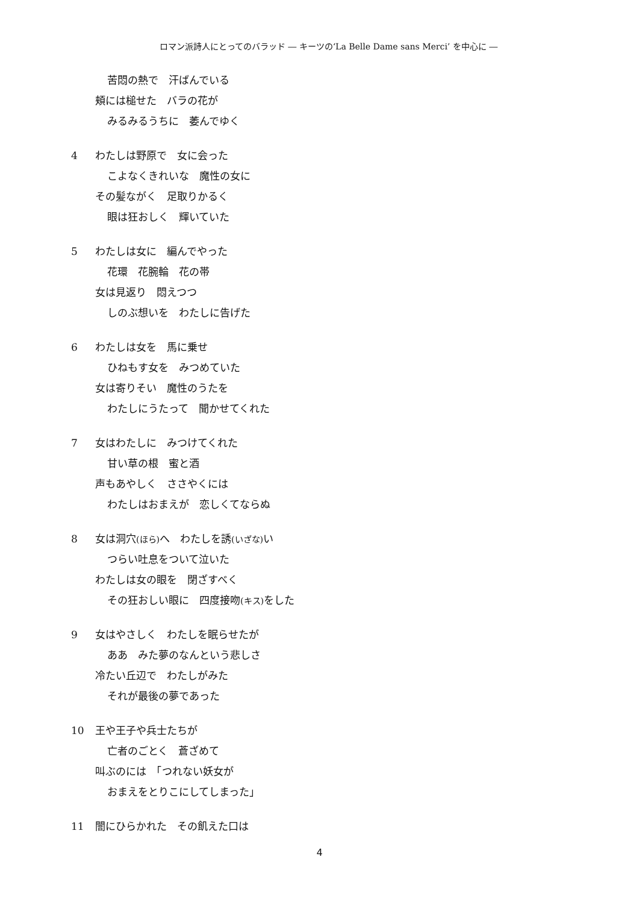ロマン派詩人にとってのバラッド ― キーツの‘La Belle Dame sans Merci’ を中心に ―
苦悶の熱で　汗ばんでいる
頬には槌せた　バラの花が
みるみるうちに　萎んでゆく
4 わたしは野原で　女に会った
こよなくきれいな　魔性の女に
その髪ながく　足取りかるく
眼は狂おしく　輝いていた
5 わたしは女に　編んでやった
花環　花腕輪　花の帯
女は見返り　悶えつつ
しのぶ想いを　わたしに告げた
6 わたしは女を　馬に乗せ
ひねもす女を　みつめていた
女は寄りそい　魔性のうたを
わたしにうたって　聞かせてくれた
7 女はわたしに　みつけてくれた
甘い草の根　蜜と酒
声もあやしく　ささやくには
わたしはおまえが　恋しくてならぬ
8 女は洞穴(ほら) へ　わたしを誘(いざな) い
つらい吐息をついて泣いた
わたしは女の眼を　閉ざすべく
その狂おしい眼に　四度接吻(キス) をした
9 女はやさしく　わたしを眠らせたが
ああ　みた夢のなんという悲しさ
冷たい丘辺で　わたしがみた
それが最後の夢であった
10 王や王子や兵士たちが
亡者のごとく　蒼ざめて
叫ぶのには　「つれない妖女が
おまえをとりこにしてしまった」
11 闇にひらかれた　その飢えた口は
4